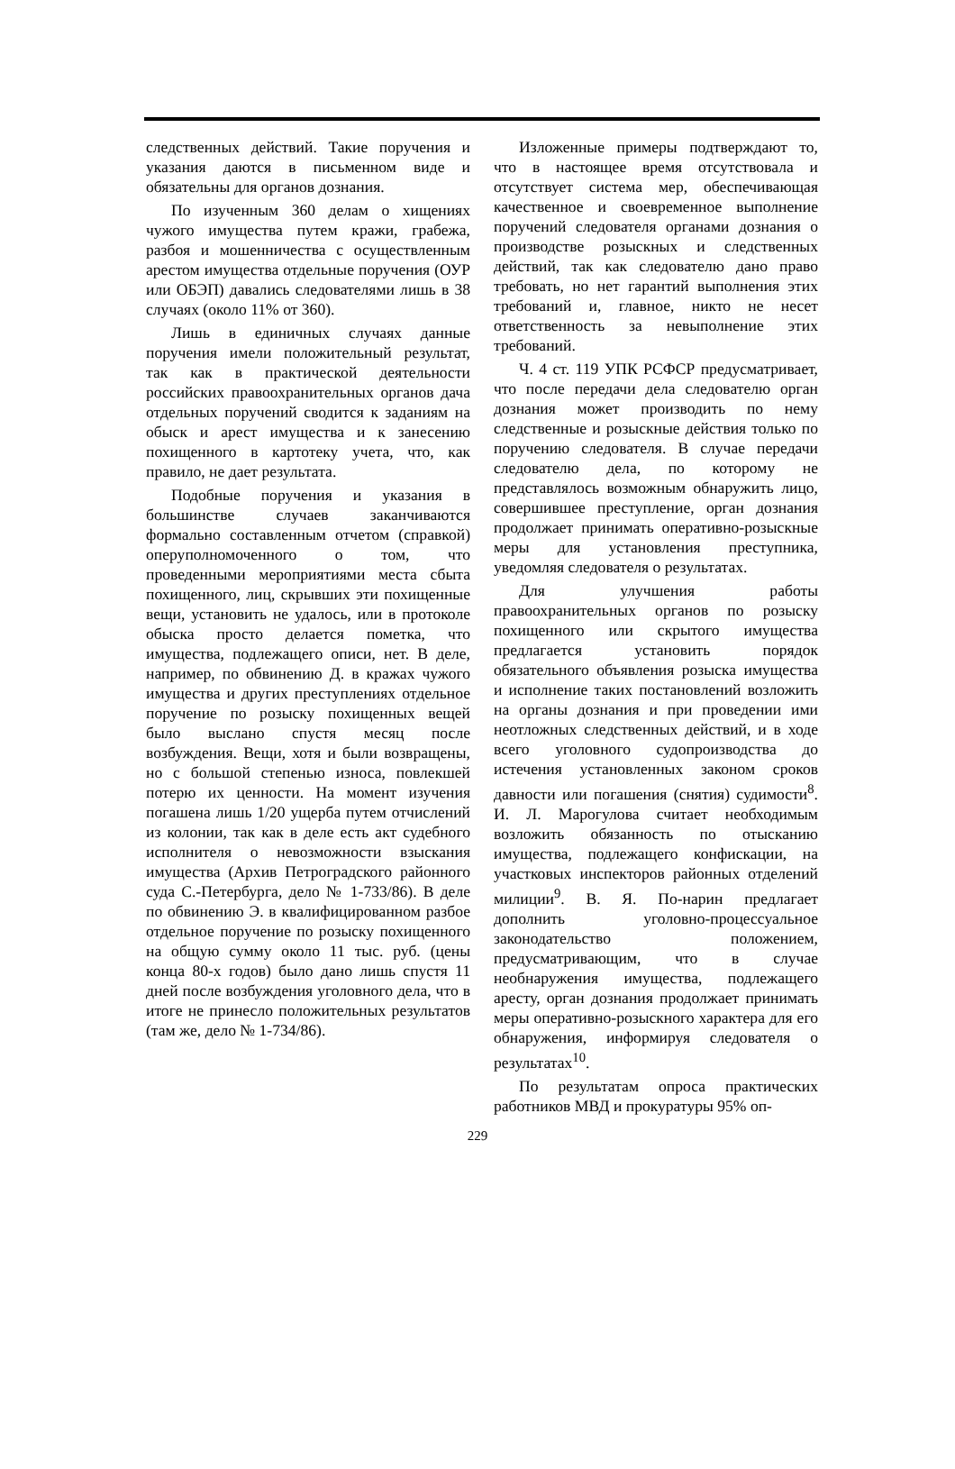следственных действий. Такие поручения и указания даются в письменном виде и обязательны для органов дознания.
По изученным 360 делам о хищениях чужого имущества путем кражи, грабежа, разбоя и мошенничества с осуществленным арестом имущества отдельные поручения (ОУР или ОБЭП) давались следователями лишь в 38 случаях (около 11% от 360).
Лишь в единичных случаях данные поручения имели положительный результат, так как в практической деятельности российских правоохранительных органов дача отдельных поручений сводится к заданиям на обыск и арест имущества и к занесению похищенного в картотеку учета, что, как правило, не дает результата.
Подобные поручения и указания в большинстве случаев заканчиваются формально составленным отчетом (справкой) оперуполномоченного о том, что проведенными мероприятиями места сбыта похищенного, лиц, скрывших эти похищенные вещи, установить не удалось, или в протоколе обыска просто делается пометка, что имущества, подлежащего описи, нет. В деле, например, по обвинению Д. в кражах чужого имущества и других преступлениях отдельное поручение по розыску похищенных вещей было выслано спустя месяц после возбуждения. Вещи, хотя и были возвращены, но с большой степенью износа, повлекшей потерю их ценности. На момент изучения погашена лишь 1/20 ущерба путем отчислений из колонии, так как в деле есть акт судебного исполнителя о невозможности взыскания имущества (Архив Петроградского районного суда С.-Петербурга, дело № 1-733/86). В деле по обвинению Э. в квалифицированном разбое отдельное поручение по розыску похищенного на общую сумму около 11 тыс. руб. (цены конца 80-х годов) было дано лишь спустя 11 дней после возбуждения уголовного дела, что в итоге не принесло положительных результатов (там же, дело № 1-734/86).
Изложенные примеры подтверждают то, что в настоящее время отсутствовала и отсутствует система мер, обеспечивающая качественное и своевременное выполнение поручений следователя органами дознания о производстве розыскных и следственных действий, так как следователю дано право требовать, но нет гарантий выполнения этих требований и, главное, никто не несет ответственность за невыполнение этих требований.
Ч. 4 ст. 119 УПК РСФСР предусматривает, что после передачи дела следователю орган дознания может производить по нему следственные и розыскные действия только по поручению следователя. В случае передачи следователю дела, по которому не представлялось возможным обнаружить лицо, совершившее преступление, орган дознания продолжает принимать оперативно-розыскные меры для установления преступника, уведомляя следователя о результатах.
Для улучшения работы правоохранительных органов по розыску похищенного или скрытого имущества предлагается установить порядок обязательного объявления розыска имущества и исполнение таких постановлений возложить на органы дознания и при проведении ими неотложных следственных действий, и в ходе всего уголовного судопроизводства до истечения установленных законом сроков давности или погашения (снятия) судимости<sup>8</sup>. И. Л. Марогулова считает необходимым возложить обязанность по отысканию имущества, подлежащего конфискации, на участковых инспекторов районных отделений милиции<sup>9</sup>. В. Я. По-нарин предлагает дополнить уголовно-процессуальное законодательство положением, предусматривающим, что в случае необнаружения имущества, подлежащего аресту, орган дознания продолжает принимать меры оперативно-розыскного характера для его обнаружения, информируя следователя о результатах<sup>10</sup>.
По результатам опроса практических работников МВД и прокуратуры 95% оп-
229